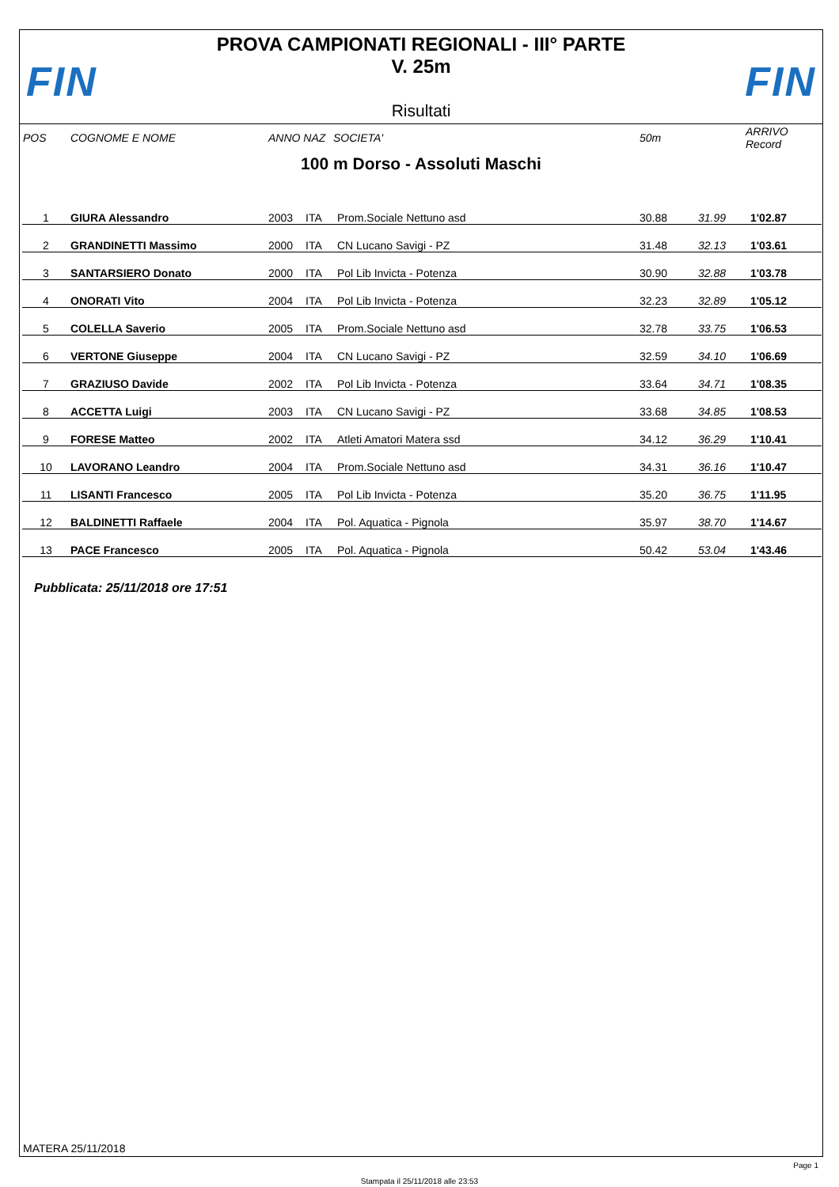FIN FIN
PROVA CAMPIONATI REGIONALI - III° PARTE
V. 25m
Risultati
| POS | COGNOME E NOME | ANNO NAZ | SOCIETA' | 50m | | ARRIVO Record |
| --- | --- | --- | --- | --- | --- | --- |
100 m Dorso - Assoluti Maschi
| 1 | GIURA Alessandro | 2003 | ITA | Prom.Sociale Nettuno asd | 30.88 | 31.99 | 1'02.87 |
| 2 | GRANDINETTI Massimo | 2000 | ITA | CN Lucano Savigi - PZ | 31.48 | 32.13 | 1'03.61 |
| 3 | SANTARSIERO Donato | 2000 | ITA | Pol Lib Invicta - Potenza | 30.90 | 32.88 | 1'03.78 |
| 4 | ONORATI Vito | 2004 | ITA | Pol Lib Invicta - Potenza | 32.23 | 32.89 | 1'05.12 |
| 5 | COLELLA Saverio | 2005 | ITA | Prom.Sociale Nettuno asd | 32.78 | 33.75 | 1'06.53 |
| 6 | VERTONE Giuseppe | 2004 | ITA | CN Lucano Savigi - PZ | 32.59 | 34.10 | 1'06.69 |
| 7 | GRAZIUSO Davide | 2002 | ITA | Pol Lib Invicta - Potenza | 33.64 | 34.71 | 1'08.35 |
| 8 | ACCETTA Luigi | 2003 | ITA | CN Lucano Savigi - PZ | 33.68 | 34.85 | 1'08.53 |
| 9 | FORESE Matteo | 2002 | ITA | Atleti Amatori Matera ssd | 34.12 | 36.29 | 1'10.41 |
| 10 | LAVORANO Leandro | 2004 | ITA | Prom.Sociale Nettuno asd | 34.31 | 36.16 | 1'10.47 |
| 11 | LISANTI Francesco | 2005 | ITA | Pol Lib Invicta - Potenza | 35.20 | 36.75 | 1'11.95 |
| 12 | BALDINETTI Raffaele | 2004 | ITA | Pol. Aquatica - Pignola | 35.97 | 38.70 | 1'14.67 |
| 13 | PACE Francesco | 2005 | ITA | Pol. Aquatica - Pignola | 50.42 | 53.04 | 1'43.46 |
Pubblicata: 25/11/2018 ore 17:51
MATERA 25/11/2018
Page 1
Stampata il 25/11/2018 alle 23:53